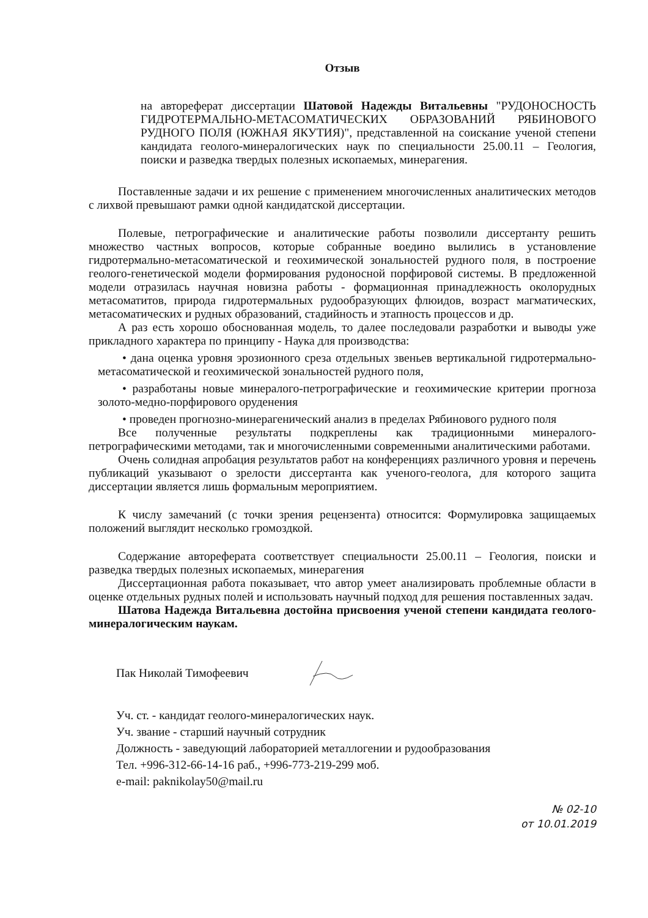Отзыв
на автореферат диссертации Шатовой Надежды Витальевны "РУДОНОСНОСТЬ ГИДРОТЕРМАЛЬНО-МЕТАСОМАТИЧЕСКИХ ОБРАЗОВАНИЙ РЯБИНОВОГО РУДНОГО ПОЛЯ (ЮЖНАЯ ЯКУТИЯ)", представленной на соискание ученой степени кандидата геолого-минералогических наук по специальности 25.00.11 – Геология, поиски и разведка твердых полезных ископаемых, минерагения.
Поставленные задачи и их решение с применением многочисленных аналитических методов с лихвой превышают рамки одной кандидатской диссертации.
Полевые, петрографические и аналитические работы позволили диссертанту решить множество частных вопросов, которые собранные воедино вылились в установление гидротермально-метасоматической и геохимической зональностей рудного поля, в построение геолого-генетической модели формирования рудоносной порфировой системы. В предложенной модели отразилась научная новизна работы - формационная принадлежность околорудных метасоматитов, природа гидротермальных рудообразующих флюидов, возраст магматических, метасоматических и рудных образований, стадийность и этапность процессов и др.
А раз есть хорошо обоснованная модель, то далее последовали разработки и выводы уже прикладного характера по принципу - Наука для производства:
• дана оценка уровня эрозионного среза отдельных звеньев вертикальной гидротермально-метасоматической и геохимической зональностей рудного поля,
• разработаны новые минералого-петрографические и геохимические критерии прогноза золото-медно-порфирового оруденения
• проведен прогнозно-минерагенический анализ в пределах Рябинового рудного поля
Все полученные результаты подкреплены как традиционными минералого-петрографическими методами, так и многочисленными современными аналитическими работами.
Очень солидная апробация результатов работ на конференциях различного уровня и перечень публикаций указывают о зрелости диссертанта как ученого-геолога, для которого защита диссертации является лишь формальным мероприятием.
К числу замечаний (с точки зрения рецензента) относится: Формулировка защищаемых положений выглядит несколько громоздкой.
Содержание автореферата соответствует специальности 25.00.11 – Геология, поиски и разведка твердых полезных ископаемых, минерагения
Диссертационная работа показывает, что автор умеет анализировать проблемные области в оценке отдельных рудных полей и использовать научный подход для решения поставленных задач.
Шатова Надежда Витальевна достойна присвоения ученой степени кандидата геолого-минералогическим наукам.
Пак Николай Тимофеевич
Уч. ст. - кандидат геолого-минералогических наук.
Уч. звание - старший научный сотрудник
Должность - заведующий лабораторией металлогении и рудообразования
Тел. +996-312-66-14-16 раб., +996-773-219-299 моб.
e-mail: paknikolay50@mail.ru
№ 02-10
от 10.01.2019